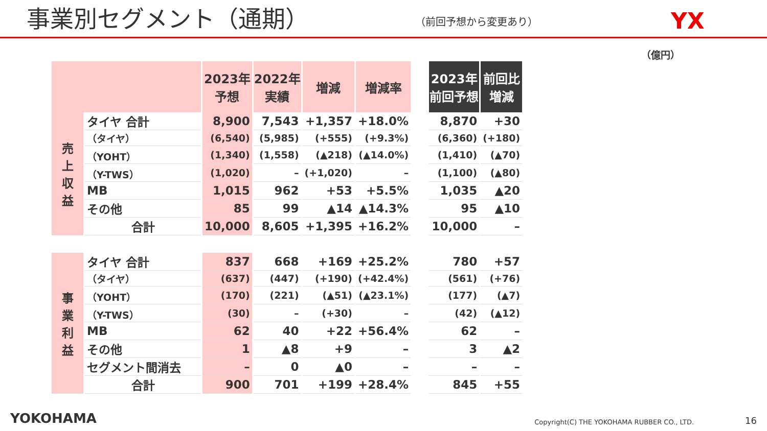事業別セグメント（通期）
（前回予想から変更あり）
YX
（億円）
| | | 2023年 予想 | 2022年 実績 | 増減 | 増減率 | | 2023年 前回予想 | 前回比 増減 |
| 売 上 収 益 | タイヤ 合計 | 8,900 | 7,543 | +1,357 | +18.0% | | 8,870 | +30 |
| | （タイヤ） | (6,540) | (5,985) | (+555) | (+9.3%) | | (6,360) | (+180) |
| | （YOHT） | (1,340) | (1,558) | (▲218) | (▲14.0%) | | (1,410) | (▲70) |
| | （Y-TWS） | (1,020) | – | (+1,020) | – | | (1,100) | (▲80) |
| | MB | 1,015 | 962 | +53 | +5.5% | | 1,035 | ▲20 |
| | その他 | 85 | 99 | ▲14 | ▲14.3% | | 95 | ▲10 |
| | 合計 | 10,000 | 8,605 | +1,395 | +16.2% | | 10,000 | – |
| 事 業 利 益 | タイヤ 合計 | 837 | 668 | +169 | +25.2% | | 780 | +57 |
| | （タイヤ） | (637) | (447) | (+190) | (+42.4%) | | (561) | (+76) |
| | （YOHT） | (170) | (221) | (▲51) | (▲23.1%) | | (177) | (▲7) |
| | （Y-TWS） | (30) | – | (+30) | – | | (42) | (▲12) |
| | MB | 62 | 40 | +22 | +56.4% | | 62 | – |
| | その他 | 1 | ▲8 | +9 | – | | 3 | ▲2 |
| | セグメント間消去 | – | 0 | ▲0 | – | | – | – |
| | 合計 | 900 | 701 | +199 | +28.4% | | 845 | +55 |
YOKOHAMA Copyright(C) THE YOKOHAMA RUBBER CO., LTD. 16